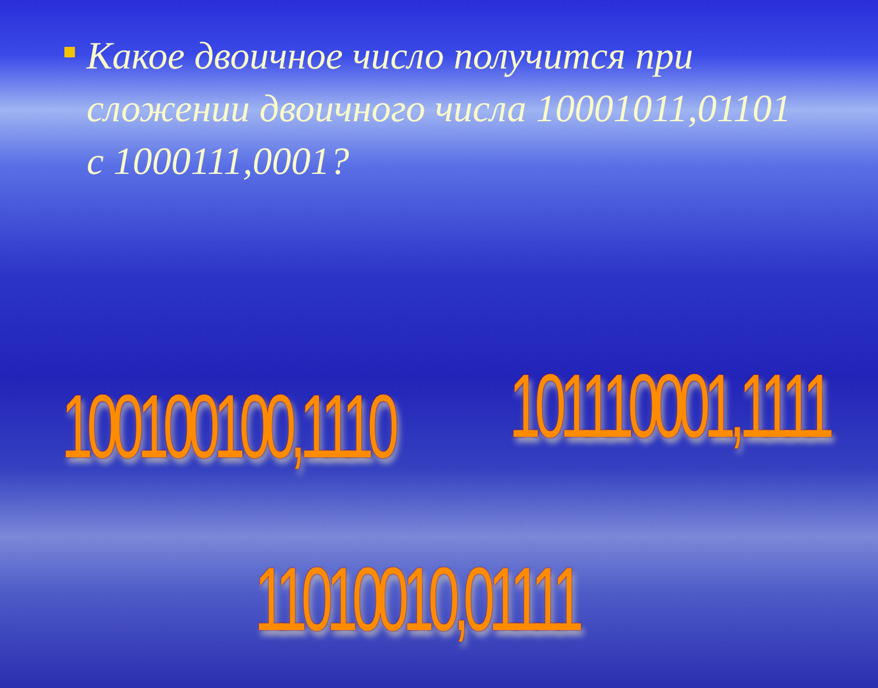Какое двоичное число получится при сложении двоичного числа 10001011,01101 с 1000111,0001?
100100100,1110 101110001,1111
11010010,01111